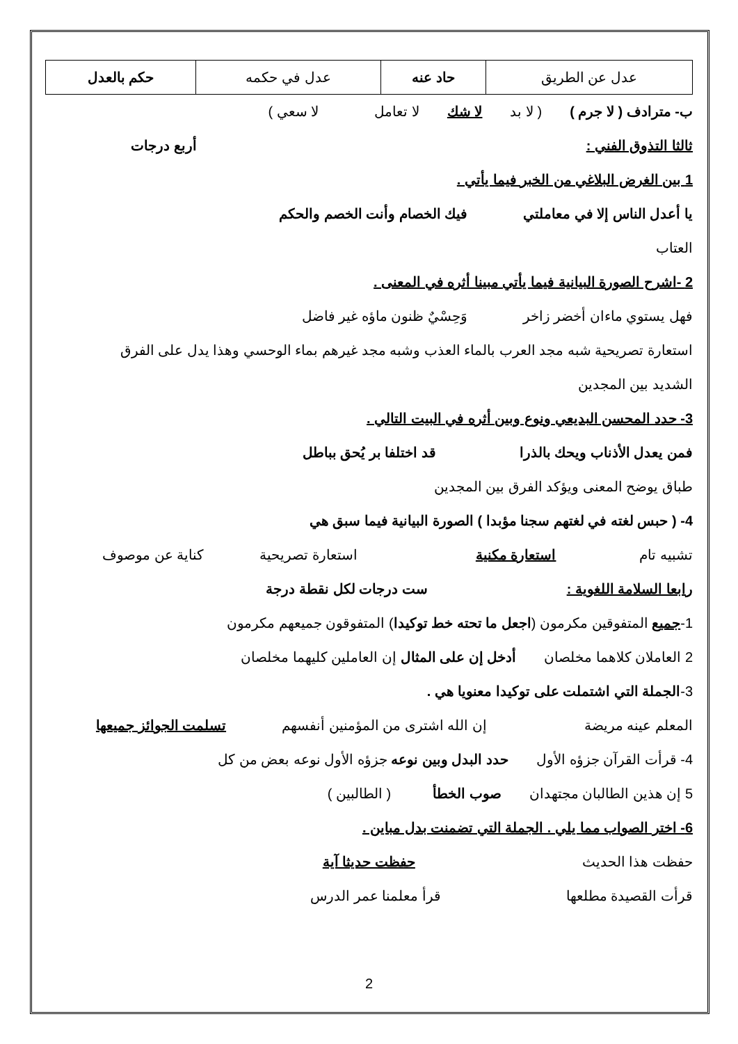| عدل عن الطريق | حاد عنه | عدل في حكمه | حكم بالعدل |
ب- مترادف ( لا جرم ) ( لا بد لا شك لا تعامل لا سعي )
ثالثا التذوق الفني : أربع درجات
1 بين الغرض البلاغي من الخبر فيما يأتي .
يا أعدل الناس إلا في معاملتي فيك الخصام وأنت الخصم والحكم
العتاب
2 -اشرح الصورة البيانية فيما يأتي مبينا أثره في المعنى .
فهل يستوي ماءان أخضر زاخر وَحِسْيٌ ظنون ماؤه غير فاضل
استعارة تصريحية شبه مجد العرب بالماء العذب وشبه مجد غيرهم بماء الوحسي وهذا يدل على الفرق
الشديد بين المجدين
3- حدد المحسن البديعي ونوع وبين أثره في البيت التالي .
فمن يعدل الأذناب ويحك بالذرا قد اختلفا بر يُحق بباطل
طباق يوضح المعنى ويؤكد الفرق بين المجدين
4- ( حبس لغته في لغتهم سجنا مؤبدا ) الصورة البيانية فيما سبق هي
تشبيه تام استعارة مكنية استعارة تصريحية كناية عن موصوف
رابعا السلامة اللغوية : ست درجات لكل نقطة درجة
1- جميع المتفوقين مكرمون ( اجعل ما تحته خط توكيدا ) المتفوقون جميعهم مكرمون
2 العاملان كلاهما مخلصان أدخل إن على المثال إن العاملين كليهما مخلصان
3- الجملة التي اشتملت على توكيدا معنويا هي .
المعلم عينه مريضة إن الله اشترى من المؤمنين أنفسهم تسلمت الجوائز جميعها
4- قرأت القرآن جزؤه الأول حدد البدل وبين نوعه جزؤه الأول نوعه بعض من كل
5 إن هذين الطالبان مجتهدان صوب الخطأ ( الطالبين )
6- اختر الصواب مما يلي . الجملة التي تضمنت بدل مباين .
حفظت هذا الحديث حفظت حديثا آية
قرأت القصيدة مطلعها قرأ معلمنا عمر الدرس
2